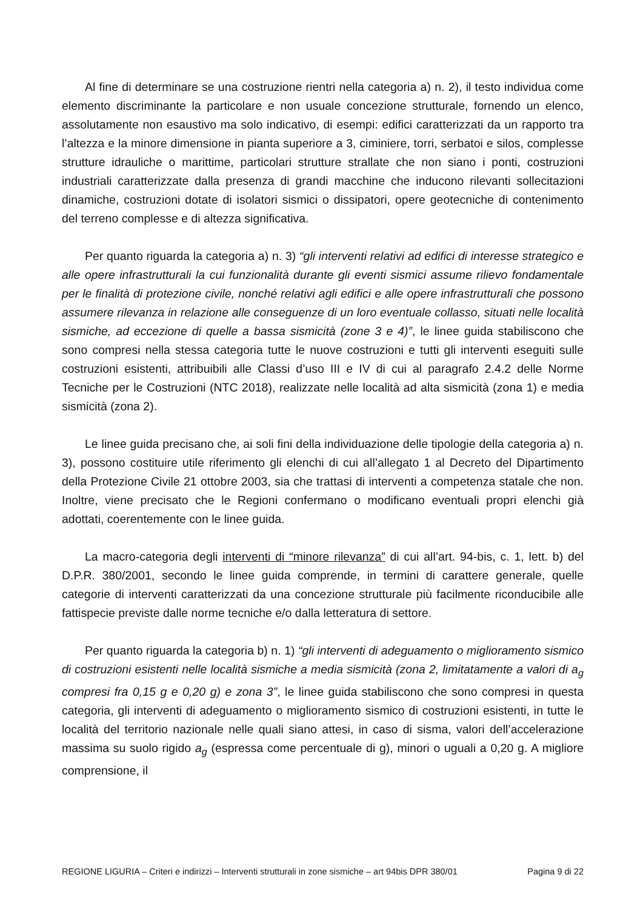Al fine di determinare se una costruzione rientri nella categoria a) n. 2), il testo individua come elemento discriminante la particolare e non usuale concezione strutturale, fornendo un elenco, assolutamente non esaustivo ma solo indicativo, di esempi: edifici caratterizzati da un rapporto tra l’altezza e la minore dimensione in pianta superiore a 3, ciminiere, torri, serbatoi e silos, complesse strutture idrauliche o marittime, particolari strutture strallate che non siano i ponti, costruzioni industriali caratterizzate dalla presenza di grandi macchine che inducono rilevanti sollecitazioni dinamiche, costruzioni dotate di isolatori sismici o dissipatori, opere geotecniche di contenimento del terreno complesse e di altezza significativa.
Per quanto riguarda la categoria a) n. 3) “gli interventi relativi ad edifici di interesse strategico e alle opere infrastrutturali la cui funzionalità durante gli eventi sismici assume rilievo fondamentale per le finalità di protezione civile, nonché relativi agli edifici e alle opere infrastrutturali che possono assumere rilevanza in relazione alle conseguenze di un loro eventuale collasso, situati nelle località sismiche, ad eccezione di quelle a bassa sismicità (zone 3 e 4)”, le linee guida stabiliscono che sono compresi nella stessa categoria tutte le nuove costruzioni e tutti gli interventi eseguiti sulle costruzioni esistenti, attribuibili alle Classi d’uso III e IV di cui al paragrafo 2.4.2 delle Norme Tecniche per le Costruzioni (NTC 2018), realizzate nelle località ad alta sismicità (zona 1) e media sismicità (zona 2).
Le linee guida precisano che, ai soli fini della individuazione delle tipologie della categoria a) n. 3), possono costituire utile riferimento gli elenchi di cui all’allegato 1 al Decreto del Dipartimento della Protezione Civile 21 ottobre 2003, sia che trattasi di interventi a competenza statale che non. Inoltre, viene precisato che le Regioni confermano o modificano eventuali propri elenchi già adottati, coerentemente con le linee guida.
La macro-categoria degli interventi di “minore rilevanza” di cui all’art. 94-bis, c. 1, lett. b) del D.P.R. 380/2001, secondo le linee guida comprende, in termini di carattere generale, quelle categorie di interventi caratterizzati da una concezione strutturale più facilmente riconducibile alle fattispecie previste dalle norme tecniche e/o dalla letteratura di settore.
Per quanto riguarda la categoria b) n. 1) “gli interventi di adeguamento o miglioramento sismico di costruzioni esistenti nelle località sismiche a media sismicità (zona 2, limitatamente a valori di a<sub>g</sub> compresi fra 0,15 g e 0,20 g) e zona 3”, le linee guida stabiliscono che sono compresi in questa categoria, gli interventi di adeguamento o miglioramento sismico di costruzioni esistenti, in tutte le località del territorio nazionale nelle quali siano attesi, in caso di sisma, valori dell’accelerazione massima su suolo rigido a<sub>g</sub> (espressa come percentuale di g), minori o uguali a 0,20 g. A migliore comprensione, il
REGIONE LIGURIA – Criteri e indirizzi – Interventi strutturali in zone sismiche – art 94bis DPR 380/01 Pagina 9 di 22